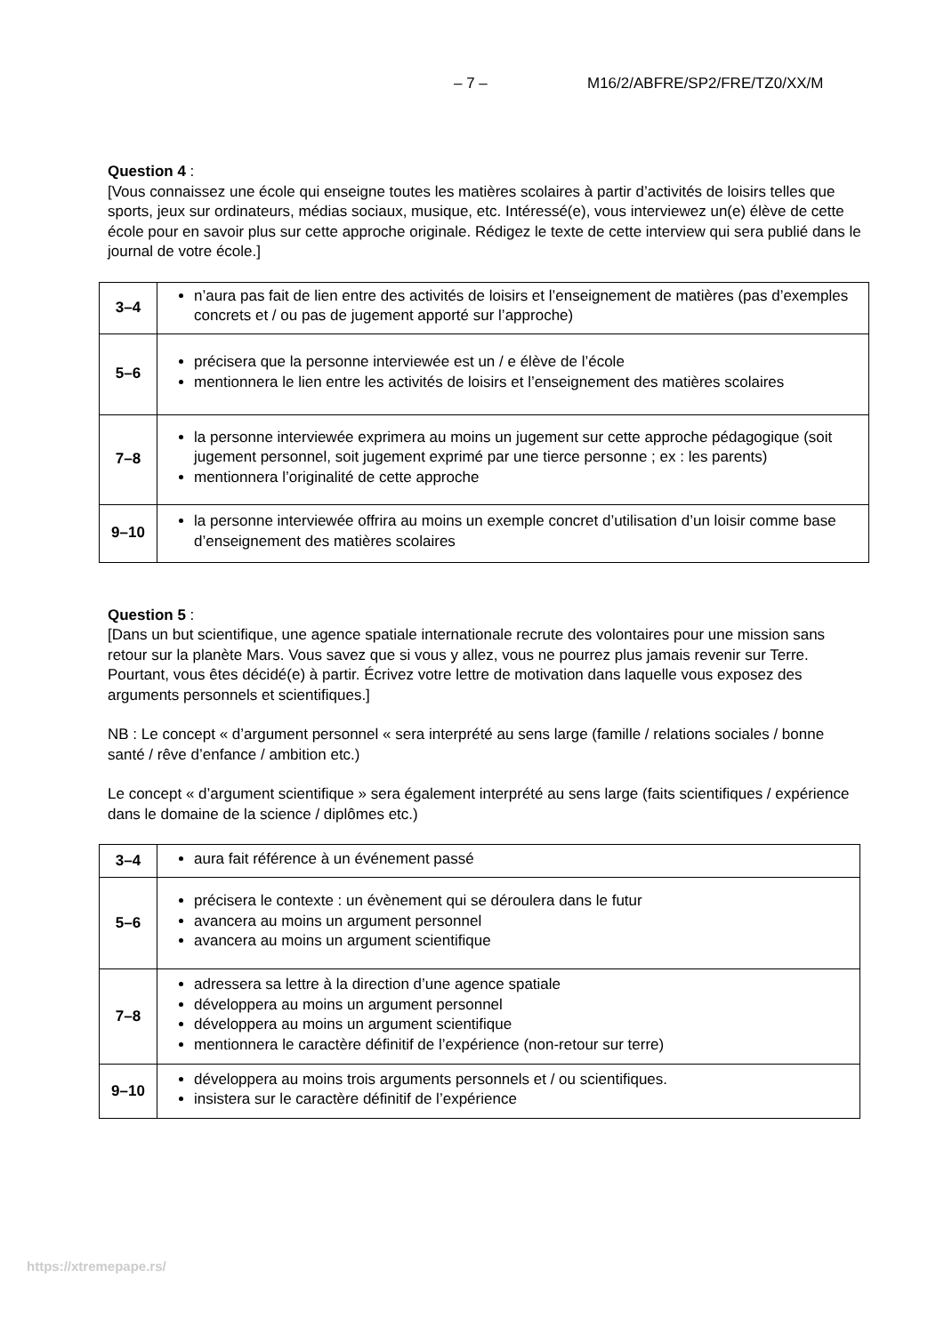– 7 – M16/2/ABFRE/SP2/FRE/TZ0/XX/M
Question 4 :
[Vous connaissez une école qui enseigne toutes les matières scolaires à partir d’activités de loisirs telles que sports, jeux sur ordinateurs, médias sociaux, musique, etc. Intéressé(e), vous interviewez un(e) élève de cette école pour en savoir plus sur cette approche originale. Rédigez le texte de cette interview qui sera publié dans le journal de votre école.]
| 3–4 | n’aura pas fait de lien entre des activités de loisirs et l’enseignement de matières (pas d’exemples concrets et / ou pas de jugement apporté sur l’approche) |
| 5–6 | précisera que la personne interviewée est un / e élève de l’école mentionnera le lien entre les activités de loisirs et l’enseignement des matières scolaires |
| 7–8 | la personne interviewée exprimera au moins un jugement sur cette approche pédagogique (soit jugement personnel, soit jugement exprimé par une tierce personne ; ex : les parents) mentionnera l’originalité de cette approche |
| 9–10 | la personne interviewée offrira au moins un exemple concret d’utilisation d’un loisir comme base d’enseignement des matières scolaires |
Question 5 :
[Dans un but scientifique, une agence spatiale internationale recrute des volontaires pour une mission sans retour sur la planète Mars. Vous savez que si vous y allez, vous ne pourrez plus jamais revenir sur Terre. Pourtant, vous êtes décidé(e) à partir. Écrivez votre lettre de motivation dans laquelle vous exposez des arguments personnels et scientifiques.]
NB : Le concept « d’argument personnel « sera interprété au sens large (famille / relations sociales / bonne santé / rêve d’enfance / ambition etc.)
Le concept « d’argument scientifique » sera également interprété au sens large (faits scientifiques / expérience dans le domaine de la science / diplômes etc.)
| 3–4 | aura fait référence à un événement passé |
| 5–6 | précisera le contexte : un évènement qui se déroulera dans le futur avancera au moins un argument personnel avancera au moins un argument scientifique |
| 7–8 | adressera sa lettre à la direction d’une agence spatiale développera au moins un argument personnel développera au moins un argument scientifique mentionnera le caractère définitif de l’expérience (non-retour sur terre) |
| 9–10 | développera au moins trois arguments personnels et / ou scientifiques. insistera sur le caractère définitif de l’expérience |
https://xtremepape.rs/